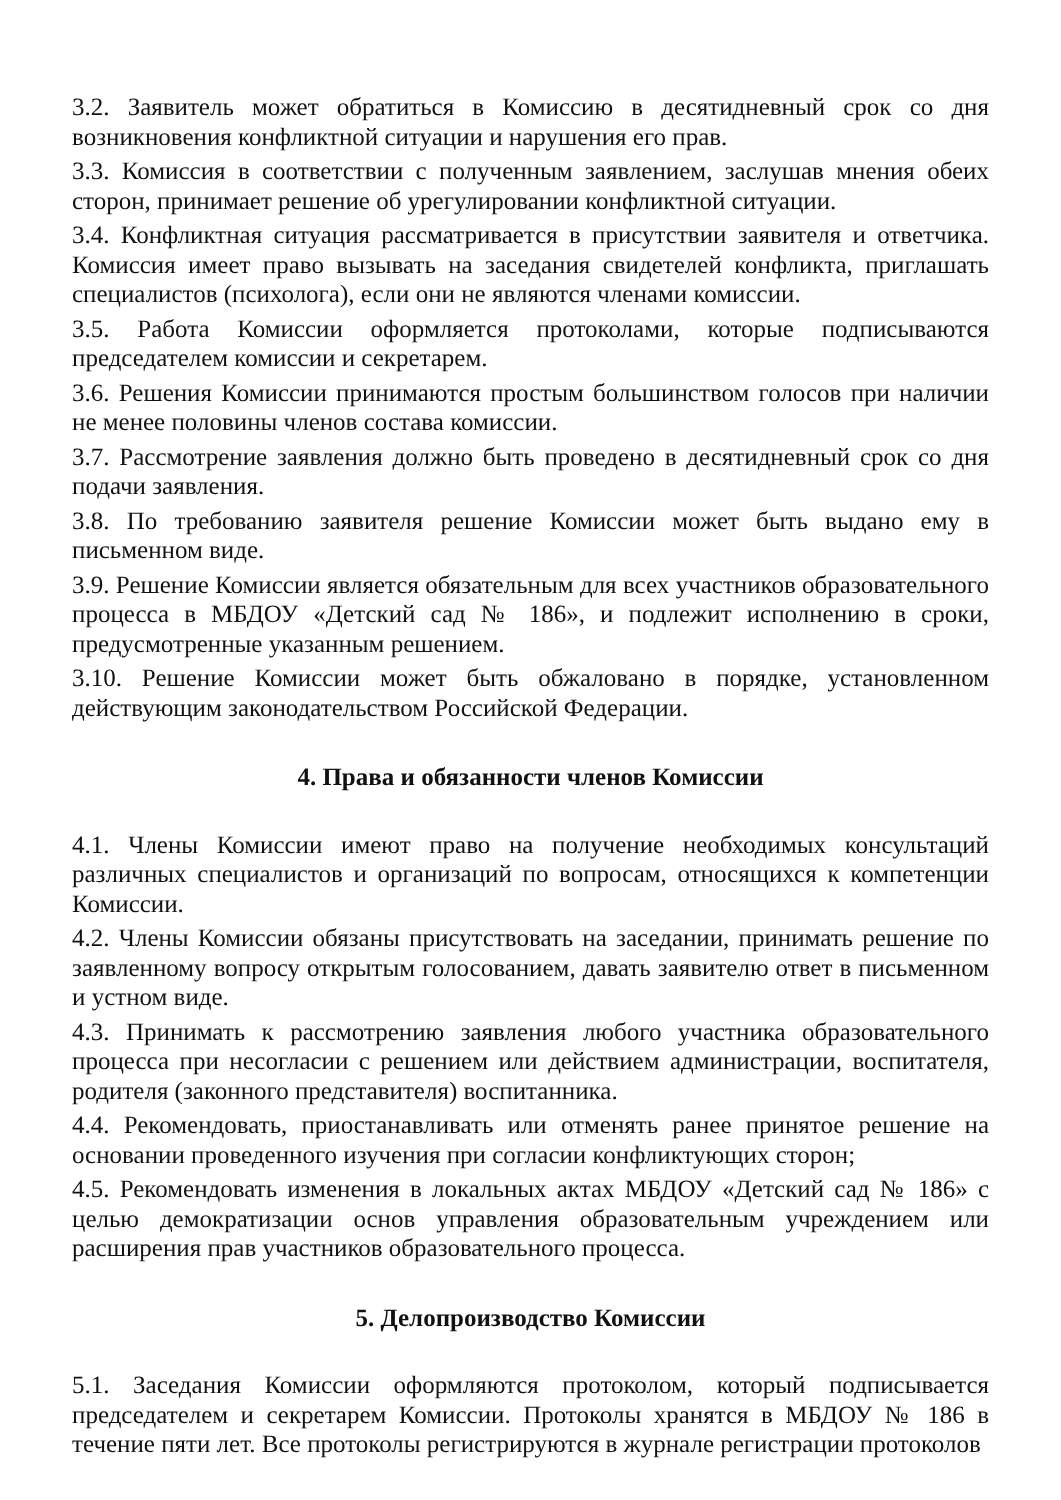3.2. Заявитель может обратиться в Комиссию в десятидневный срок со дня возникновения конфликтной ситуации и нарушения его прав.
3.3. Комиссия в соответствии с полученным заявлением, заслушав мнения обеих сторон, принимает решение об урегулировании конфликтной ситуации.
3.4. Конфликтная ситуация рассматривается в присутствии заявителя и ответчика. Комиссия имеет право вызывать на заседания свидетелей конфликта, приглашать специалистов (психолога), если они не являются членами комиссии.
3.5. Работа Комиссии оформляется протоколами, которые подписываются председателем комиссии и секретарем.
3.6. Решения Комиссии принимаются простым большинством голосов при наличии не менее половины членов состава комиссии.
3.7. Рассмотрение заявления должно быть проведено в десятидневный срок со дня подачи заявления.
3.8. По требованию заявителя решение Комиссии может быть выдано ему в письменном виде.
3.9. Решение Комиссии является обязательным для всех участников образовательного процесса в МБДОУ «Детский сад № 186», и подлежит исполнению в сроки, предусмотренные указанным решением.
3.10. Решение Комиссии может быть обжаловано в порядке, установленном действующим законодательством Российской Федерации.
4. Права и обязанности членов Комиссии
4.1. Члены Комиссии имеют право на получение необходимых консультаций различных специалистов и организаций по вопросам, относящихся к компетенции Комиссии.
4.2. Члены Комиссии обязаны присутствовать на заседании, принимать решение по заявленному вопросу открытым голосованием, давать заявителю ответ в письменном и устном виде.
4.3. Принимать к рассмотрению заявления любого участника образовательного процесса при несогласии с решением или действием администрации, воспитателя, родителя (законного представителя) воспитанника.
4.4. Рекомендовать, приостанавливать или отменять ранее принятое решение на основании проведенного изучения при согласии конфликтующих сторон;
4.5. Рекомендовать изменения в локальных актах МБДОУ «Детский сад № 186» с целью демократизации основ управления образовательным учреждением или расширения прав участников образовательного процесса.
5. Делопроизводство Комиссии
5.1. Заседания Комиссии оформляются протоколом, который подписывается председателем и секретарем Комиссии. Протоколы хранятся в МБДОУ № 186 в течение пяти лет. Все протоколы регистрируются в журнале регистрации протоколов